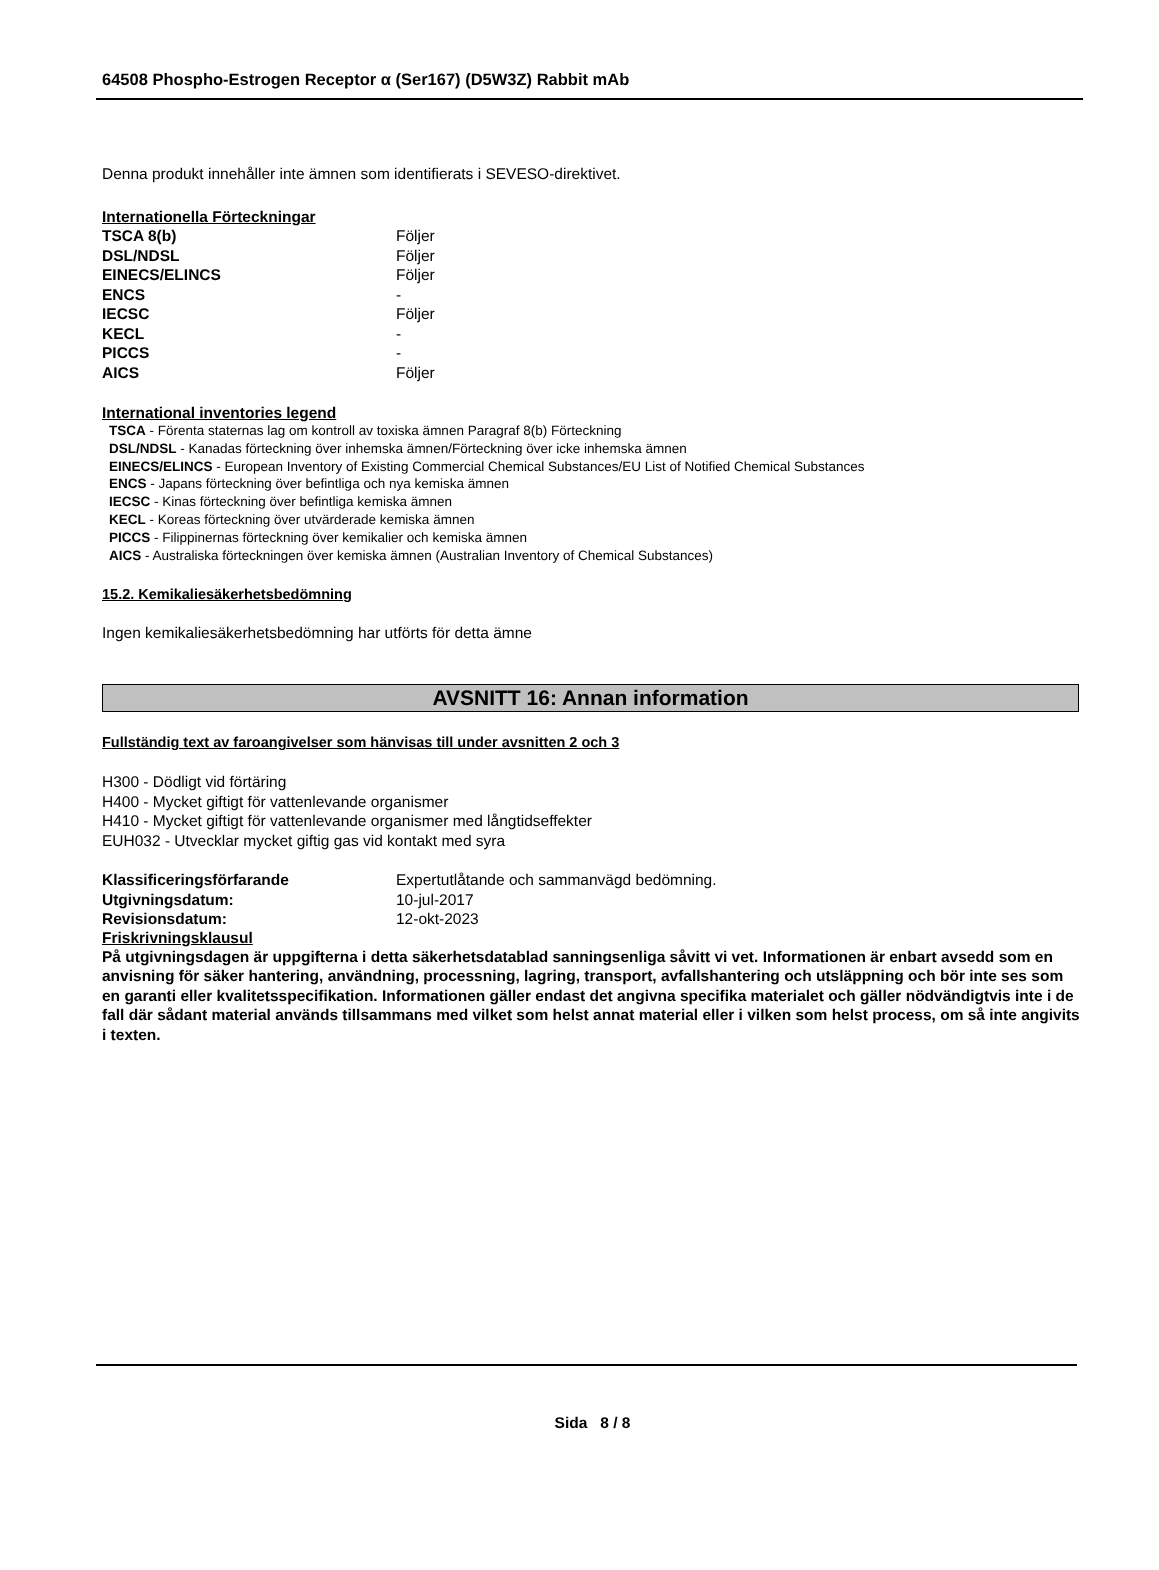64508 Phospho-Estrogen Receptor α (Ser167) (D5W3Z) Rabbit mAb
Denna produkt innehåller inte ämnen som identifierats i SEVESO-direktivet.
Internationella Förteckningar
| TSCA 8(b) | Följer |
| DSL/NDSL | Följer |
| EINECS/ELINCS | Följer |
| ENCS | - |
| IECSC | Följer |
| KECL | - |
| PICCS | - |
| AICS | Följer |
International inventories legend
TSCA - Förenta staternas lag om kontroll av toxiska ämnen Paragraf 8(b) Förteckning
DSL/NDSL - Kanadas förteckning över inhemska ämnen/Förteckning över icke inhemska ämnen
EINECS/ELINCS - European Inventory of Existing Commercial Chemical Substances/EU List of Notified Chemical Substances
ENCS - Japans förteckning över befintliga och nya kemiska ämnen
IECSC - Kinas förteckning över befintliga kemiska ämnen
KECL - Koreas förteckning över utvärderade kemiska ämnen
PICCS - Filippinernas förteckning över kemikalier och kemiska ämnen
AICS - Australiska förteckningen över kemiska ämnen (Australian Inventory of Chemical Substances)
15.2. Kemikaliesäkerhetsbedömning
Ingen kemikaliesäkerhetsbedömning har utförts för detta ämne
AVSNITT 16: Annan information
Fullständig text av faroangivelser som hänvisas till under avsnitten 2 och 3
H300 - Dödligt vid förtäring
H400 - Mycket giftigt för vattenlevande organismer
H410 - Mycket giftigt för vattenlevande organismer med långtidseffekter
EUH032 - Utvecklar mycket giftig gas vid kontakt med syra
| Klassificeringsförfarande | Expertutlåtande och sammanvägd bedömning. |
| Utgivningsdatum: | 10-jul-2017 |
| Revisionsdatum: | 12-okt-2023 |
Friskrivningsklausul
På utgivningsdagen är uppgifterna i detta säkerhetsdatablad sanningsenliga såvitt vi vet. Informationen är enbart avsedd som en anvisning för säker hantering, användning, processning, lagring, transport, avfallshantering och utsläppning och bör inte ses som en garanti eller kvalitetsspecifikation. Informationen gäller endast det angivna specifika materialet och gäller nödvändigtvis inte i de fall där sådant material används tillsammans med vilket som helst annat material eller i vilken som helst process, om så inte angivits i texten.
Sida 8 / 8